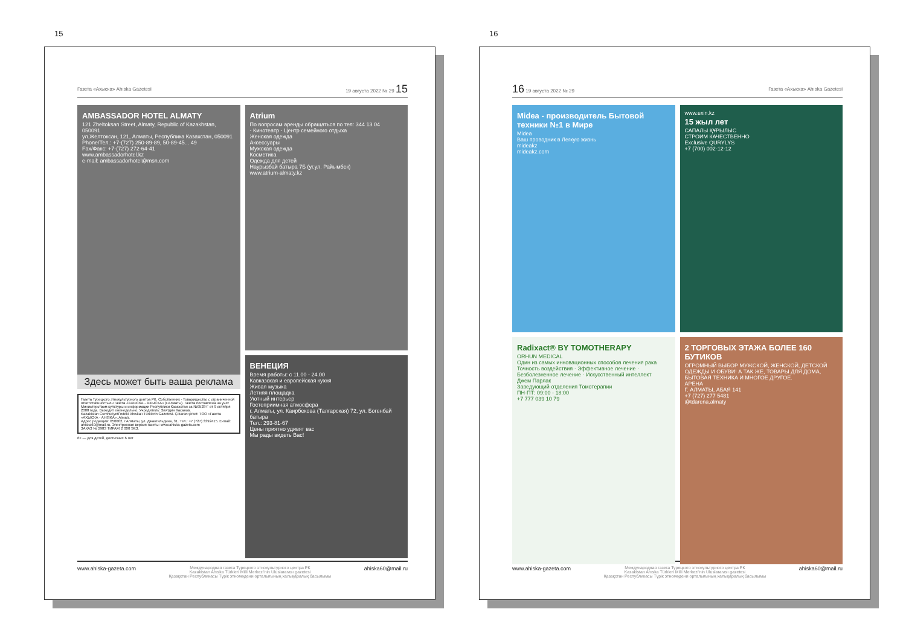15 16
Газета «Ахыска» Ahıska Gazetesi 19 августа 2022 № 29 15
AMBASSADOR HOTEL ALMATY
121 Zheltoksan Street, Almaty, Republic of Kazakhstan, 050091
ул.Желтоксан, 121, Алматы, Республика Казахстан, 050091
Phone/Тел.: +7-(727) 250-89-89, 50-89-45... 49
Fax/Факс: +7-(727) 272-64-41
www.ambassadorhotel.kz
e-mail: ambassadorhotel@msn.com
Здесь может быть ваша реклама
Газета Турецкого этнокультурного центра РК. Собственник - Товарищество с ограниченной ответственностью «Газета «АХЫСКА - АХЫСКА» (г.Алматы). Газета поставлена на учет Министерством культуры и информации Республики Казахстан за №9528-Г от 9 октября 2008 года. Выходит еженедельно. Учредитель: Зиятдин Касанов.
Kazakistan Cumhuriyeti`ndeki Ahıskalı Türklerin Gazetesi. Çıkaran şirket: TOO «Газета «АХЫСКА - AHISKA». Almatı.
Адрес редакции: 050002, г.Алматы, ул. Джангильдина, 31. Тел.: +7 (727) 3392415. E-mail: ahiska60@mail.ru. Электронная версия газеты: www.ahiska-gazeta.com
ЗАКАЗ № 2983 ТИРАЖ 2 000 ЭКЗ.
6+ — для детей, достигших 6 лет
Atrium
По вопросам аренды обращаться по тел: 344 13 04
- Кинотеатр - Центр семейного отдыха
Женская одежда
Аксессуары
Мужская одежда
Косметика
Одежда для детей
Наурызбай батыра 7Б (уг.ул. Райымбек)
www.atrium-almaty.kz
ВЕНЕЦИЯ
Время работы: с 11.00 - 24.00
Кавказская и европейская кухня
Живая музыка
Летняя площадка
Уютный интерьер
Гостеприимная атмосфера
г. Алматы, ул. Каирбекова (Талгарская) 72, ул. Богенбай батыра
Тел.: 293-81-67
Цены приятно удивят вас
Мы рады видеть Вас!
www.ahiska-gazeta.com Международная газета Турецкого этнокультурного центра РК
Kazakistan Ahıska Türkleri Milli Merkezi'nin Uluslararası gazetesi
Қазақстан Республикасы Түрік этномәдени орталығының халықаралық басылымы ahiska60@mail.ru
16 19 августа 2022 № 29 Газета «Ахыска» Ahıska Gazetesi
Midea - производитель Бытовой техники №1 в Мире
Midea
Ваш проводник в Легкую жизнь
mideakz
mideakz.com
www.exin.kz
15 жыл лет
САПАЛЫ ҚҰРЫЛЫС
СТРОИМ КАЧЕСТВЕННО
Exclusive QURYLYS
+7 (700) 002-12-12
Radixact® BY TOMOTHERAPY
ORHUN MEDICAL
Один из самых инновационных способов лечения рака
Точность воздействия · Эффективное лечение · Безболезненное лечение · Искусственный интеллект
Джем Парлак
Заведующий отделения Томотерапии
ПН-ПТ: 09:00 - 18:00
+7 777 039 10 79
2 ТОРГОВЫХ ЭТАЖА БОЛЕЕ 160 БУТИКОВ
ОГРОМНЫЙ ВЫБОР МУЖСКОЙ, ЖЕНСКОЙ, ДЕТСКОЙ ОДЕЖДЫ И ОБУВИ! А ТАК ЖЕ, ТОВАРЫ ДЛЯ ДОМА, БЫТОВАЯ ТЕХНИКА И МНОГОЕ ДРУГОЕ.
АРЕНА
Г. АЛМАТЫ, АБАЯ 141
+7 (727) 277 5481
@tdarena.almaty
www.ahiska-gazeta.com Международная газета Турецкого этнокультурного центра РК
Kazakistan Ahıska Türkleri Milli Merkezi'nin Uluslararası gazetesi
Қазақстан Республикасы Түрік этномәдени орталығының халықаралық басылымы ahiska60@mail.ru